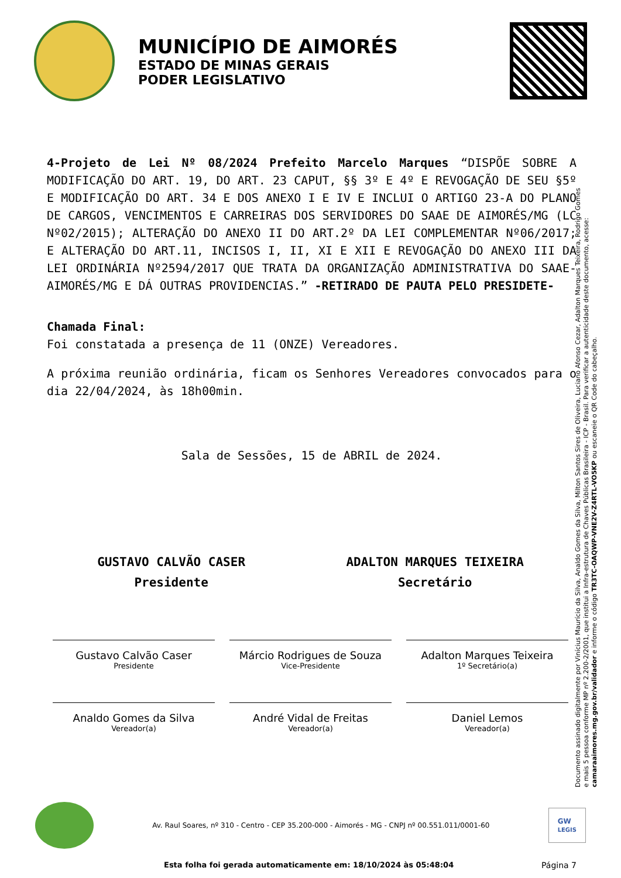MUNICÍPIO DE AIMORÉS
ESTADO DE MINAS GERAIS
PODER LEGISLATIVO
Documento assinado digitalmente por Vinícius Maurício da Silva, Analdo Gomes da Silva, Milton Santos Sires de Oliveira, Luciano Afonso Cezar, Adalton Marques Teixeira, Rodrigo Gomes e mais 5 pessoa conforme MP nº 2.200-2/2001, que institui a Infra-estrutura de Chaves Públicas Brasileira - ICP - Brasil. Para verificar a autenticidade deste documento, acesse: camaraaimores.mg.gov.br/validador e informe o código TR3TC-OAQWP-VNE2V-Z4RTL-VO5KP ou escaneie o QR Code do cabeçalho.
4-Projeto de Lei Nº 08/2024 Prefeito Marcelo Marques “DISPÕE SOBRE A MODIFICAÇÃO DO ART. 19, DO ART. 23 CAPUT, §§ 3º E 4º E REVOGAÇÃO DE SEU §5º E MODIFICAÇÃO DO ART. 34 E DOS ANEXO I E IV E INCLUI O ARTIGO 23-A DO PLANO DE CARGOS, VENCIMENTOS E CARREIRAS DOS SERVIDORES DO SAAE DE AIMORÉS/MG (LC Nº02/2015); ALTERAÇÃO DO ANEXO II DO ART.2º DA LEI COMPLEMENTAR Nº06/2017; E ALTERAÇÃO DO ART.11, INCISOS I, II, XI E XII E REVOGAÇÃO DO ANEXO III DA LEI ORDINÁRIA Nº2594/2017 QUE TRATA DA ORGANIZAÇÃO ADMINISTRATIVA DO SAAE-AIMORÉS/MG E DÁ OUTRAS PROVIDENCIAS.” -RETIRADO DE PAUTA PELO PRESIDETE-
Chamada Final:
Foi constatada a presença de 11 (ONZE) Vereadores.
A próxima reunião ordinária, ficam os Senhores Vereadores convocados para o dia 22/04/2024, às 18h00min.
Sala de Sessões, 15 de ABRIL de 2024.
GUSTAVO CALVÃO CASER
Presidente
ADALTON MARQUES TEIXEIRA
Secretário
Gustavo Calvão Caser
Presidente
Márcio Rodrigues de Souza
Vice-Presidente
Adalton Marques Teixeira
1º Secretário(a)
Analdo Gomes da Silva
Vereador(a)
André Vidal de Freitas
Vereador(a)
Daniel Lemos
Vereador(a)
Av. Raul Soares, nº 310 - Centro - CEP 35.200-000 - Aimorés - MG - CNPJ nº 00.551.011/0001-60
GW
LEGIS
Esta folha foi gerada automaticamente em: 18/10/2024 às 05:48:04
Página 7